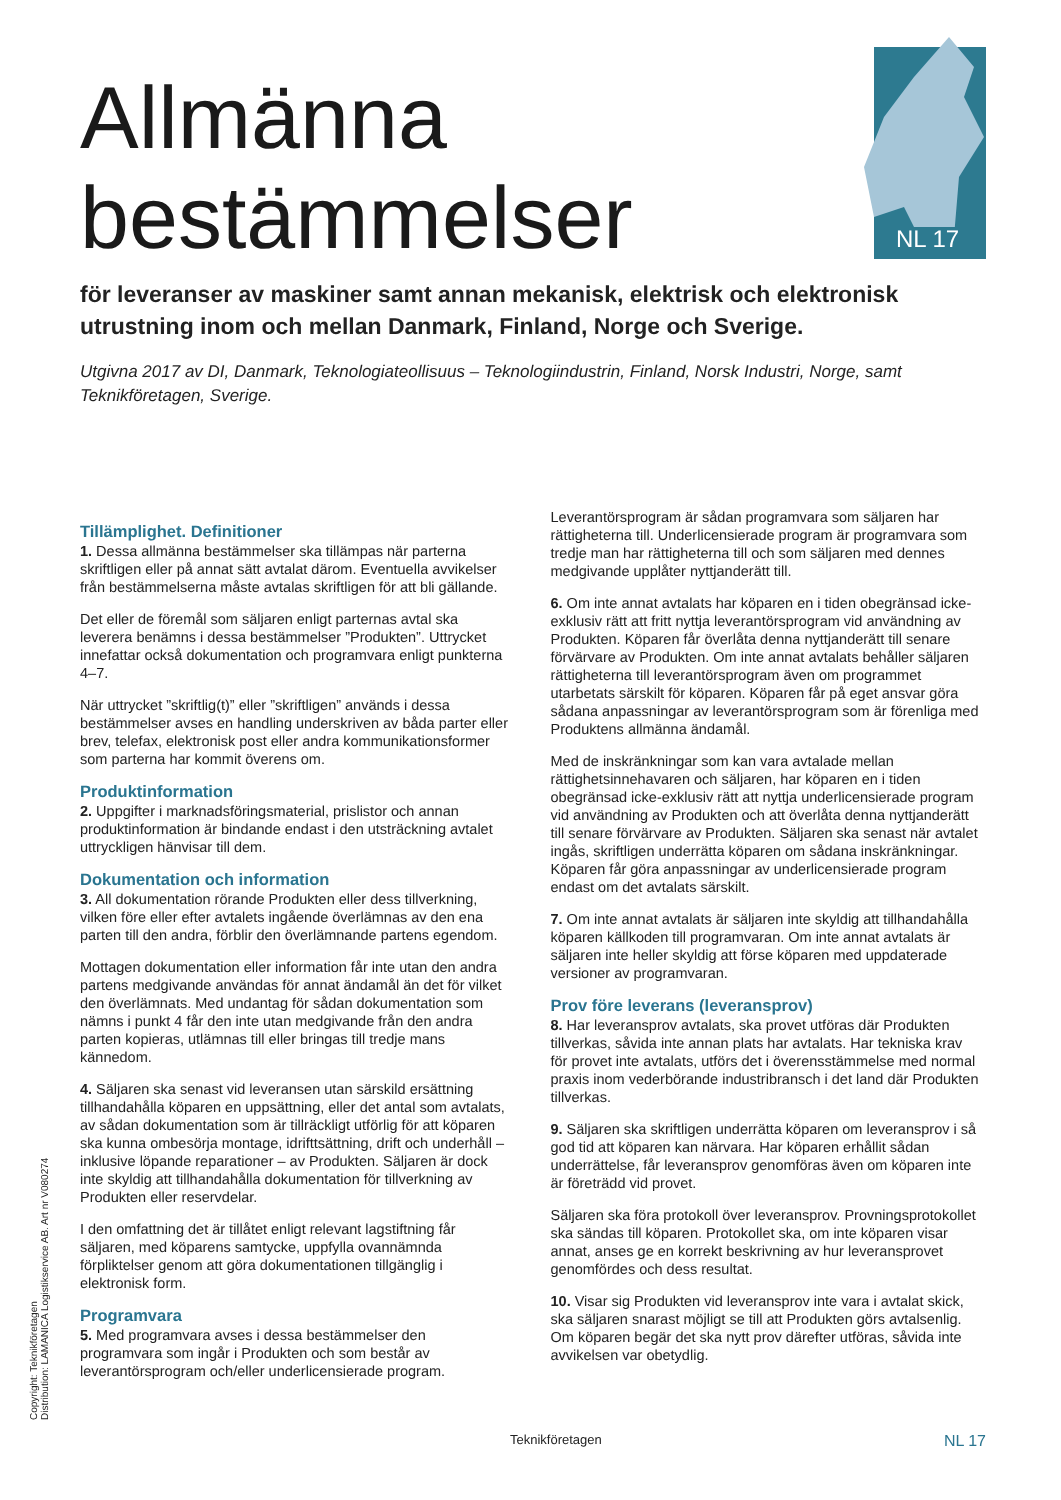NL 17
Allmänna
bestämmelser
för leveranser av maskiner samt annan mekanisk, elektrisk och elektronisk utrustning inom och mellan Danmark, Finland, Norge och Sverige.
Utgivna 2017 av DI, Danmark, Teknologiateollisuus – Teknologiindustrin, Finland, Norsk Industri, Norge, samt Teknikföretagen, Sverige.
Tillämplighet. Definitioner
1. Dessa allmänna bestämmelser ska tillämpas när parterna skriftligen eller på annat sätt avtalat därom. Eventuella avvikelser från bestämmelserna måste avtalas skriftligen för att bli gällande.
Det eller de föremål som säljaren enligt parternas avtal ska leverera benämns i dessa bestämmelser ”Produkten”. Uttrycket innefattar också dokumentation och programvara enligt punkterna 4–7.
När uttrycket ”skriftlig(t)” eller ”skriftligen” används i dessa bestämmelser avses en handling underskriven av båda parter eller brev, telefax, elektronisk post eller andra kommunikationsformer som parterna har kommit överens om.
Produktinformation
2. Uppgifter i marknadsföringsmaterial, prislistor och annan produktinformation är bindande endast i den utsträckning avtalet uttryckligen hänvisar till dem.
Dokumentation och information
3. All dokumentation rörande Produkten eller dess tillverkning, vilken före eller efter avtalets ingående överlämnas av den ena parten till den andra, förblir den överlämnande partens egendom.
Mottagen dokumentation eller information får inte utan den andra partens medgivande användas för annat ändamål än det för vilket den överlämnats. Med undantag för sådan dokumentation som nämns i punkt 4 får den inte utan medgivande från den andra parten kopieras, utlämnas till eller bringas till tredje mans kännedom.
4. Säljaren ska senast vid leveransen utan särskild ersättning tillhandahålla köparen en uppsättning, eller det antal som avtalats, av sådan dokumentation som är tillräckligt utförlig för att köparen ska kunna ombesörja montage, idrifttsättning, drift och underhåll – inklusive löpande reparationer – av Produkten. Säljaren är dock inte skyldig att tillhandahålla dokumentation för tillverkning av Produkten eller reservdelar.
I den omfattning det är tillåtet enligt relevant lagstiftning får säljaren, med köparens samtycke, uppfylla ovannämnda förpliktelser genom att göra dokumentationen tillgänglig i elektronisk form.
Programvara
5. Med programvara avses i dessa bestämmelser den programvara som ingår i Produkten och som består av leverantörsprogram och/eller underlicensierade program.
Leverantörsprogram är sådan programvara som säljaren har rättigheterna till. Underlicensierade program är programvara som tredje man har rättigheterna till och som säljaren med dennes medgivande upplåter nyttjanderätt till.
6. Om inte annat avtalats har köparen en i tiden obegränsad icke-exklusiv rätt att fritt nyttja leverantörsprogram vid användning av Produkten. Köparen får överlåta denna nyttjanderätt till senare förvärvare av Produkten. Om inte annat avtalats behåller säljaren rättigheterna till leverantörsprogram även om programmet utarbetats särskilt för köparen. Köparen får på eget ansvar göra sådana anpassningar av leverantörsprogram som är förenliga med Produktens allmänna ändamål.
Med de inskränkningar som kan vara avtalade mellan rättighetsinnehavaren och säljaren, har köparen en i tiden obegränsad icke-exklusiv rätt att nyttja underlicensierade program vid användning av Produkten och att överlåta denna nyttjanderätt till senare förvärvare av Produkten. Säljaren ska senast när avtalet ingås, skriftligen underrätta köparen om sådana inskränkningar. Köparen får göra anpassningar av underlicensierade program endast om det avtalats särskilt.
7. Om inte annat avtalats är säljaren inte skyldig att tillhandahålla köparen källkoden till programvaran. Om inte annat avtalats är säljaren inte heller skyldig att förse köparen med uppdaterade versioner av programvaran.
Prov före leverans (leveransprov)
8. Har leveransprov avtalats, ska provet utföras där Produkten tillverkas, såvida inte annan plats har avtalats. Har tekniska krav för provet inte avtalats, utförs det i överensstämmelse med normal praxis inom vederbörande industribransch i det land där Produkten tillverkas.
9. Säljaren ska skriftligen underrätta köparen om leveransprov i så god tid att köparen kan närvara. Har köparen erhållit sådan underrättelse, får leveransprov genomföras även om köparen inte är företrädd vid provet.
Säljaren ska föra protokoll över leveransprov. Provningsprotokollet ska sändas till köparen. Protokollet ska, om inte köparen visar annat, anses ge en korrekt beskrivning av hur leveransprovet genomfördes och dess resultat.
10. Visar sig Produkten vid leveransprov inte vara i avtalat skick, ska säljaren snarast möjligt se till att Produkten görs avtalsenlig. Om köparen begär det ska nytt prov därefter utföras, såvida inte avvikelsen var obetydlig.
Copyright: Teknikföretagen
Distribution: LAMANICA Logistikservice AB. Art nr V080274
Teknikföretagen NL 17